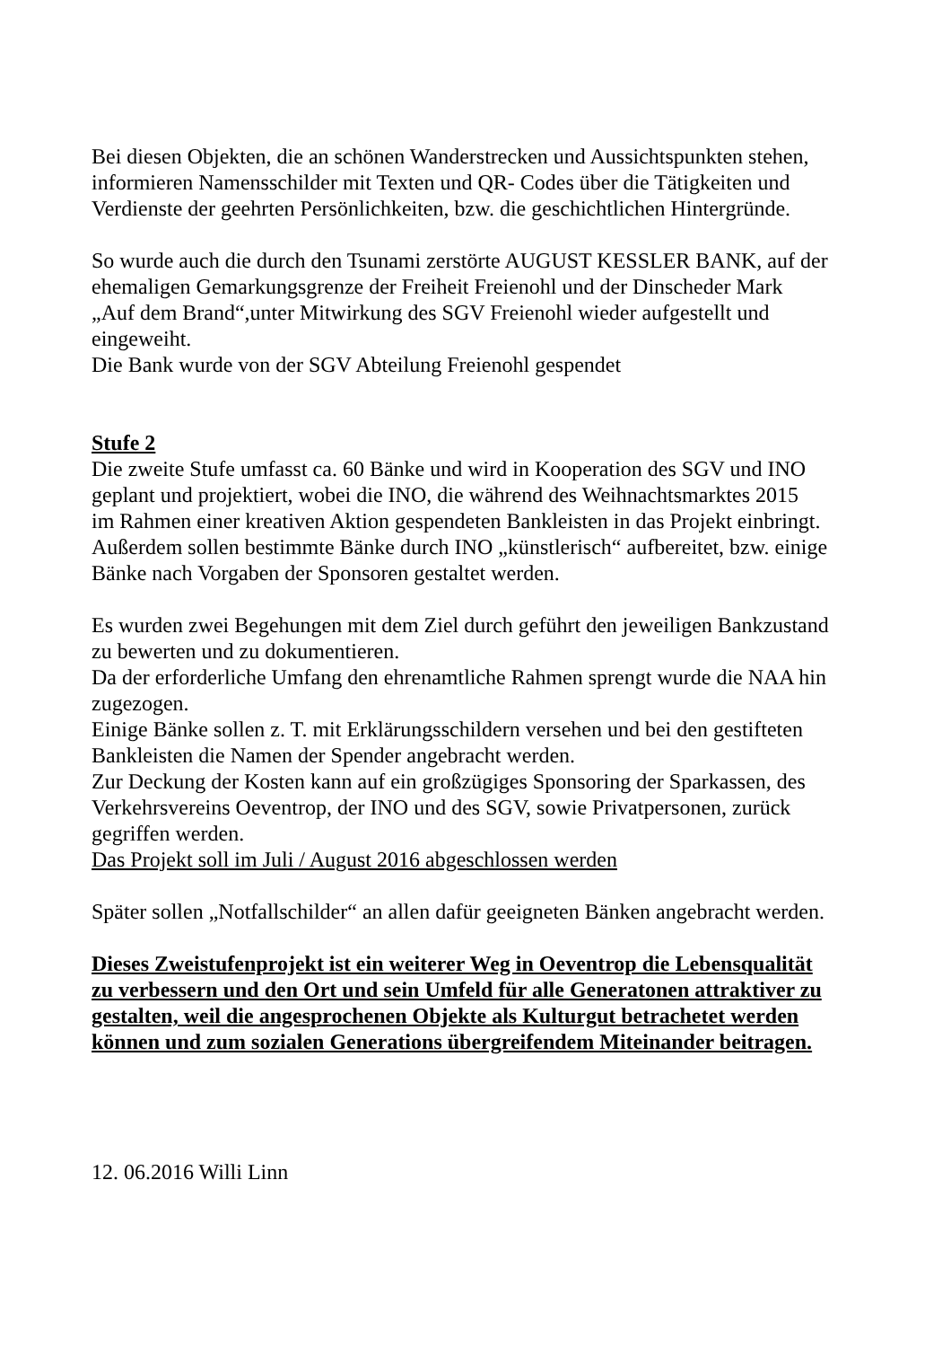Bei diesen Objekten, die an schönen Wanderstrecken und Aussichtspunkten stehen,
informieren Namensschilder mit Texten und QR- Codes über die Tätigkeiten und
Verdienste der geehrten Persönlichkeiten, bzw. die geschichtlichen Hintergründe.
So wurde auch die durch den Tsunami zerstörte AUGUST KESSLER BANK, auf der
ehemaligen Gemarkungsgrenze der Freiheit Freienohl und der Dinscheder Mark
„Auf dem Brand“,unter Mitwirkung des SGV Freienohl wieder aufgestellt und
eingeweiht.
Die Bank wurde von der SGV Abteilung Freienohl gespendet
Stufe 2
Die zweite Stufe umfasst ca. 60 Bänke und wird in Kooperation des SGV und INO
geplant und projektiert, wobei die INO, die während des Weihnachtsmarktes 2015
im Rahmen einer kreativen Aktion gespendeten Bankleisten in das Projekt einbringt.
Außerdem sollen bestimmte Bänke durch INO „künstlerisch“ aufbereitet, bzw. einige
Bänke nach Vorgaben der Sponsoren gestaltet werden.
Es wurden zwei Begehungen mit dem Ziel durch geführt den jeweiligen Bankzustand
zu bewerten und zu dokumentieren.
Da der erforderliche Umfang den ehrenamtliche Rahmen sprengt wurde die NAA hin
zugezogen.
Einige Bänke sollen z. T. mit Erklärungsschildern versehen und bei den gestifteten
Bankleisten die Namen der Spender angebracht werden.
Zur Deckung der Kosten kann auf ein großzügiges Sponsoring der Sparkassen, des
Verkehrsvereins Oeventrop, der INO und des SGV, sowie Privatpersonen, zurück
gegriffen werden.
Das Projekt soll im Juli / August 2016 abgeschlossen werden
Später sollen „Notfallschilder“ an allen dafür geeigneten Bänken angebracht werden.
Dieses Zweistufenprojekt ist ein weiterer Weg in Oeventrop die Lebensqualität
zu verbessern und den Ort und sein Umfeld für alle Generatonen attraktiver zu
gestalten, weil die angesprochenen Objekte als Kulturgut betrachetet werden
können und zum sozialen Generations übergreifendem Miteinander beitragen.
12. 06.2016 Willi Linn